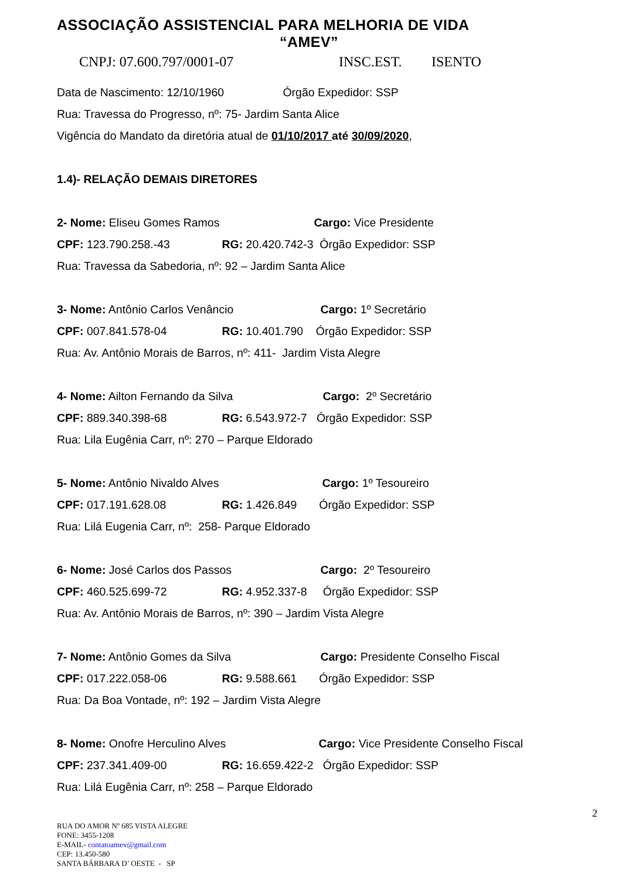ASSOCIAÇÃO ASSISTENCIAL PARA MELHORIA DE VIDA
“AMEV”
CNPJ: 07.600.797/0001-07 INSC.EST. ISENTO
Data de Nascimento: 12/10/1960 Órgão Expedidor: SSP
Rua: Travessa do Progresso, nº: 75- Jardim Santa Alice
Vigência do Mandato da diretória atual de 01/10/2017 até 30/09/2020,
1.4)- RELAÇÃO DEMAIS DIRETORES
2- Nome: Eliseu Gomes Ramos Cargo: Vice Presidente
CPF: 123.790.258.-43 RG: 20.420.742-3 Órgão Expedidor: SSP
Rua: Travessa da Sabedoria, nº: 92 – Jardim Santa Alice
3- Nome: Antônio Carlos Venâncio Cargo: 1º Secretário
CPF: 007.841.578-04 RG: 10.401.790 Órgão Expedidor: SSP
Rua: Av. Antônio Morais de Barros, nº: 411- Jardim Vista Alegre
4- Nome: Ailton Fernando da Silva Cargo: 2º Secretário
CPF: 889.340.398-68 RG: 6.543.972-7 Órgão Expedidor: SSP
Rua: Lila Eugênia Carr, nº: 270 – Parque Eldorado
5- Nome: Antônio Nivaldo Alves Cargo: 1º Tesoureiro
CPF: 017.191.628.08 RG: 1.426.849 Órgão Expedidor: SSP
Rua: Lilá Eugenia Carr, nº: 258- Parque Eldorado
6- Nome: José Carlos dos Passos Cargo: 2º Tesoureiro
CPF: 460.525.699-72 RG: 4.952.337-8 Órgão Expedidor: SSP
Rua: Av. Antônio Morais de Barros, nº: 390 – Jardim Vista Alegre
7- Nome: Antônio Gomes da Silva Cargo: Presidente Conselho Fiscal
CPF: 017.222.058-06 RG: 9.588.661 Órgão Expedidor: SSP
Rua: Da Boa Vontade, nº: 192 – Jardim Vista Alegre
8- Nome: Onofre Herculino Alves Cargo: Vice Presidente Conselho Fiscal
CPF: 237.341.409-00 RG: 16.659.422-2 Órgão Expedidor: SSP
Rua: Lilá Eugênia Carr, nº: 258 – Parque Eldorado
2
RUA DO AMOR Nº 685 VISTA ALEGRE
FONE: 3455-1208
E-MAIL- contatoamev@gmail.com
CEP: 13.450-580
SANTA BÁRBARA D’ OESTE - SP